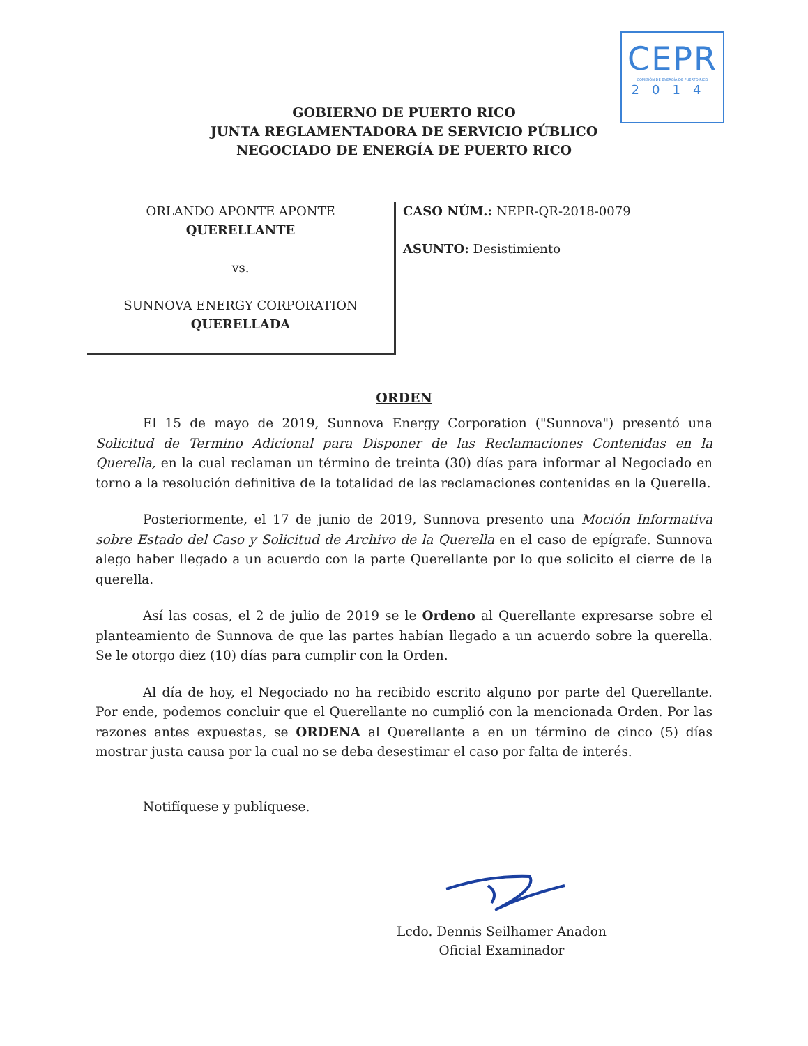CEPR
COMISIÓN DE ENERGÍA DE PUERTO RICO
2014
GOBIERNO DE PUERTO RICO
JUNTA REGLAMENTADORA DE SERVICIO PÚBLICO
NEGOCIADO DE ENERGÍA DE PUERTO RICO
ORLANDO APONTE APONTE
QUERELLANTE
vs.
SUNNOVA ENERGY CORPORATION
QUERELLADA
CASO NÚM.: NEPR-QR-2018-0079
ASUNTO: Desistimiento
ORDEN
El 15 de mayo de 2019, Sunnova Energy Corporation ("Sunnova") presentó una Solicitud de Termino Adicional para Disponer de las Reclamaciones Contenidas en la Querella, en la cual reclaman un término de treinta (30) días para informar al Negociado en torno a la resolución definitiva de la totalidad de las reclamaciones contenidas en la Querella.
Posteriormente, el 17 de junio de 2019, Sunnova presento una Moción Informativa sobre Estado del Caso y Solicitud de Archivo de la Querella en el caso de epígrafe. Sunnova alego haber llegado a un acuerdo con la parte Querellante por lo que solicito el cierre de la querella.
Así las cosas, el 2 de julio de 2019 se le Ordeno al Querellante expresarse sobre el planteamiento de Sunnova de que las partes habían llegado a un acuerdo sobre la querella. Se le otorgo diez (10) días para cumplir con la Orden.
Al día de hoy, el Negociado no ha recibido escrito alguno por parte del Querellante. Por ende, podemos concluir que el Querellante no cumplió con la mencionada Orden. Por las razones antes expuestas, se ORDENA al Querellante a en un término de cinco (5) días mostrar justa causa por la cual no se deba desestimar el caso por falta de interés.
Notifíquese y publíquese.
Lcdo. Dennis Seilhamer Anadon
Oficial Examinador